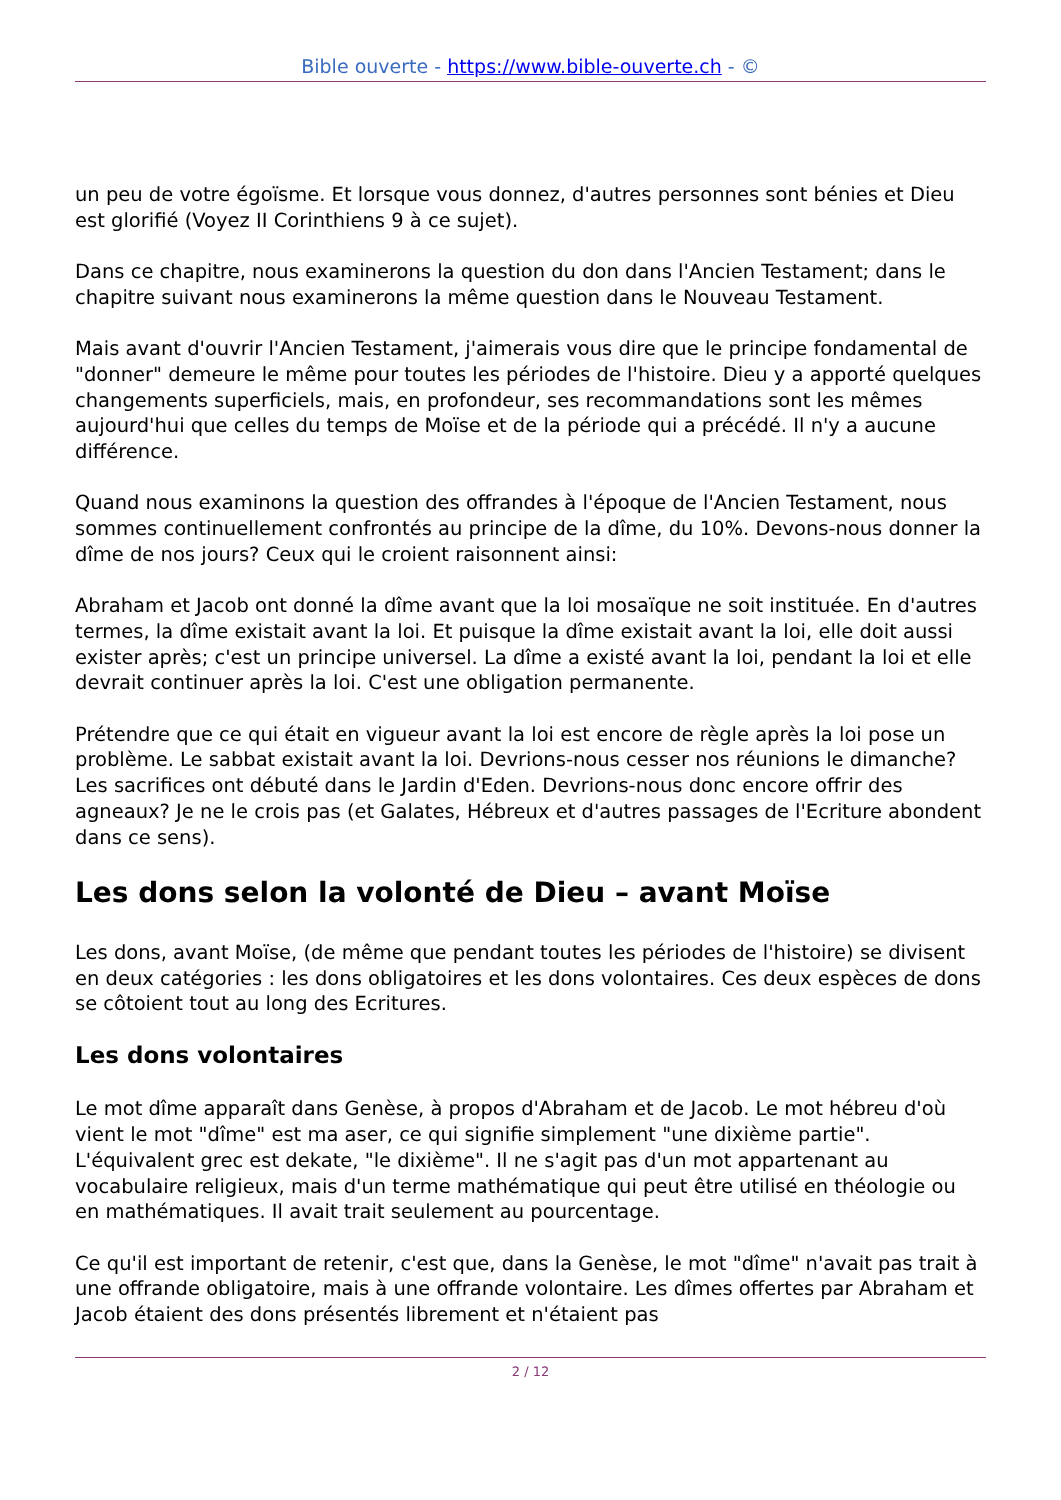Bible ouverte - https://www.bible-ouverte.ch - ©
un peu de votre égoïsme. Et lorsque vous donnez, d'autres personnes sont bénies et Dieu est glorifié (Voyez II Corinthiens 9 à ce sujet).
Dans ce chapitre, nous examinerons la question du don dans l'Ancien Testament; dans le chapitre suivant nous examinerons la même question dans le Nouveau Testament.
Mais avant d'ouvrir l'Ancien Testament, j'aimerais vous dire que le principe fondamental de "donner" demeure le même pour toutes les périodes de l'histoire. Dieu y a apporté quelques changements superficiels, mais, en profondeur, ses recommandations sont les mêmes aujourd'hui que celles du temps de Moïse et de la période qui a précédé. Il n'y a aucune différence.
Quand nous examinons la question des offrandes à l'époque de l'Ancien Testament, nous sommes continuellement confrontés au principe de la dîme, du 10%. Devons-nous donner la dîme de nos jours? Ceux qui le croient raisonnent ainsi:
Abraham et Jacob ont donné la dîme avant que la loi mosaïque ne soit instituée. En d'autres termes, la dîme existait avant la loi. Et puisque la dîme existait avant la loi, elle doit aussi exister après; c'est un principe universel. La dîme a existé avant la loi, pendant la loi et elle devrait continuer après la loi. C'est une obligation permanente.
Prétendre que ce qui était en vigueur avant la loi est encore de règle après la loi pose un problème. Le sabbat existait avant la loi. Devrions-nous cesser nos réunions le dimanche? Les sacrifices ont débuté dans le Jardin d'Eden. Devrions-nous donc encore offrir des agneaux? Je ne le crois pas (et Galates, Hébreux et d'autres passages de l'Ecriture abondent dans ce sens).
Les dons selon la volonté de Dieu – avant Moïse
Les dons, avant Moïse, (de même que pendant toutes les périodes de l'histoire) se divisent en deux catégories : les dons obligatoires et les dons volontaires. Ces deux espèces de dons se côtoient tout au long des Ecritures.
Les dons volontaires
Le mot dîme apparaît dans Genèse, à propos d'Abraham et de Jacob. Le mot hébreu d'où vient le mot "dîme" est ma aser, ce qui signifie simplement "une dixième partie". L'équivalent grec est dekate, "le dixième". Il ne s'agit pas d'un mot appartenant au vocabulaire religieux, mais d'un terme mathématique qui peut être utilisé en théologie ou en mathématiques. Il avait trait seulement au pourcentage.
Ce qu'il est important de retenir, c'est que, dans la Genèse, le mot "dîme" n'avait pas trait à une offrande obligatoire, mais à une offrande volontaire. Les dîmes offertes par Abraham et Jacob étaient des dons présentés librement et n'étaient pas
2 / 12